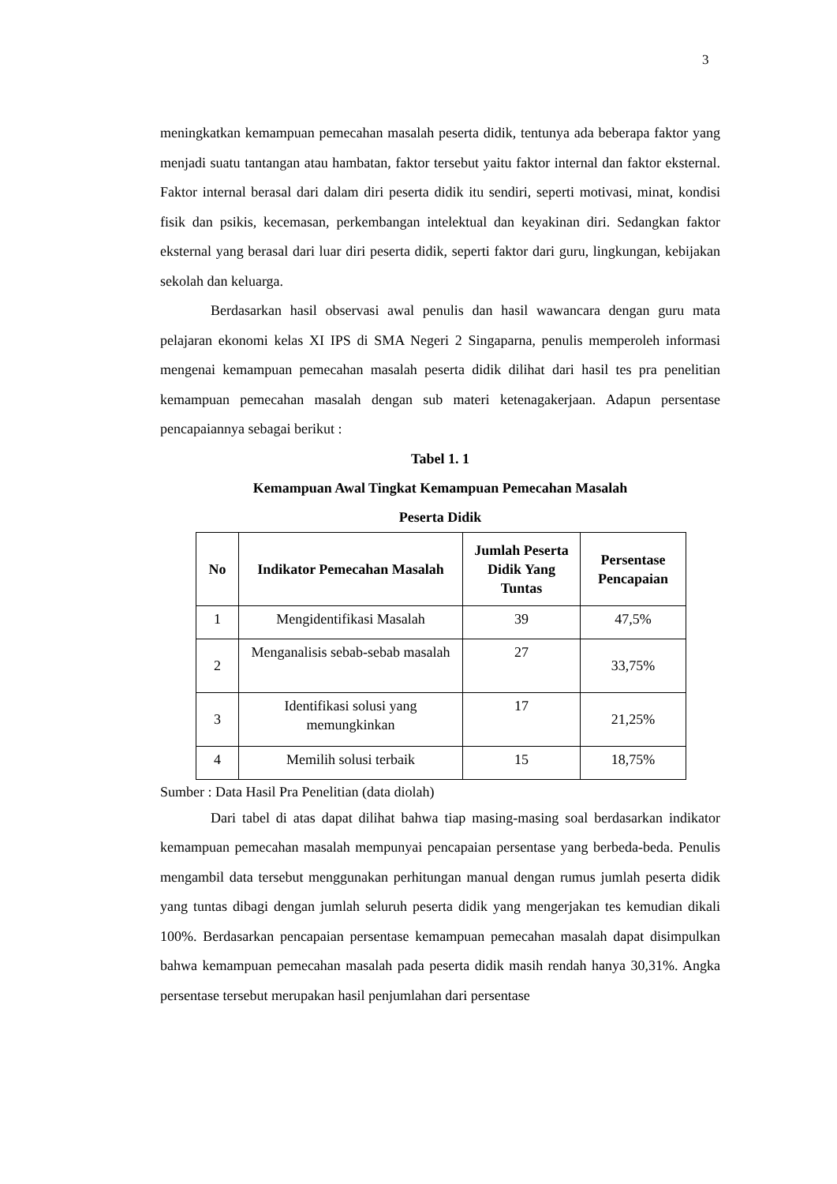3
meningkatkan kemampuan pemecahan masalah peserta didik, tentunya ada beberapa faktor yang menjadi suatu tantangan atau hambatan, faktor tersebut yaitu faktor internal dan faktor eksternal. Faktor internal berasal dari dalam diri peserta didik itu sendiri, seperti motivasi, minat, kondisi fisik dan psikis, kecemasan, perkembangan intelektual dan keyakinan diri. Sedangkan faktor eksternal yang berasal dari luar diri peserta didik, seperti faktor dari guru, lingkungan, kebijakan sekolah dan keluarga.
Berdasarkan hasil observasi awal penulis dan hasil wawancara dengan guru mata pelajaran ekonomi kelas XI IPS di SMA Negeri 2 Singaparna, penulis memperoleh informasi mengenai kemampuan pemecahan masalah peserta didik dilihat dari hasil tes pra penelitian kemampuan pemecahan masalah dengan sub materi ketenagakerjaan. Adapun persentase pencapaiannya sebagai berikut :
Tabel 1. 1
Kemampuan Awal Tingkat Kemampuan Pemecahan Masalah
Peserta Didik
| No | Indikator Pemecahan Masalah | Jumlah Peserta Didik Yang Tuntas | Persentase Pencapaian |
| --- | --- | --- | --- |
| 1 | Mengidentifikasi Masalah | 39 | 47,5% |
| 2 | Menganalisis sebab-sebab masalah | 27 | 33,75% |
| 3 | Identifikasi solusi yang memungkinkan | 17 | 21,25% |
| 4 | Memilih solusi terbaik | 15 | 18,75% |
Sumber : Data Hasil Pra Penelitian (data diolah)
Dari tabel di atas dapat dilihat bahwa tiap masing-masing soal berdasarkan indikator kemampuan pemecahan masalah mempunyai pencapaian persentase yang berbeda-beda. Penulis mengambil data tersebut menggunakan perhitungan manual dengan rumus jumlah peserta didik yang tuntas dibagi dengan jumlah seluruh peserta didik yang mengerjakan tes kemudian dikali 100%. Berdasarkan pencapaian persentase kemampuan pemecahan masalah dapat disimpulkan bahwa kemampuan pemecahan masalah pada peserta didik masih rendah hanya 30,31%. Angka persentase tersebut merupakan hasil penjumlahan dari persentase